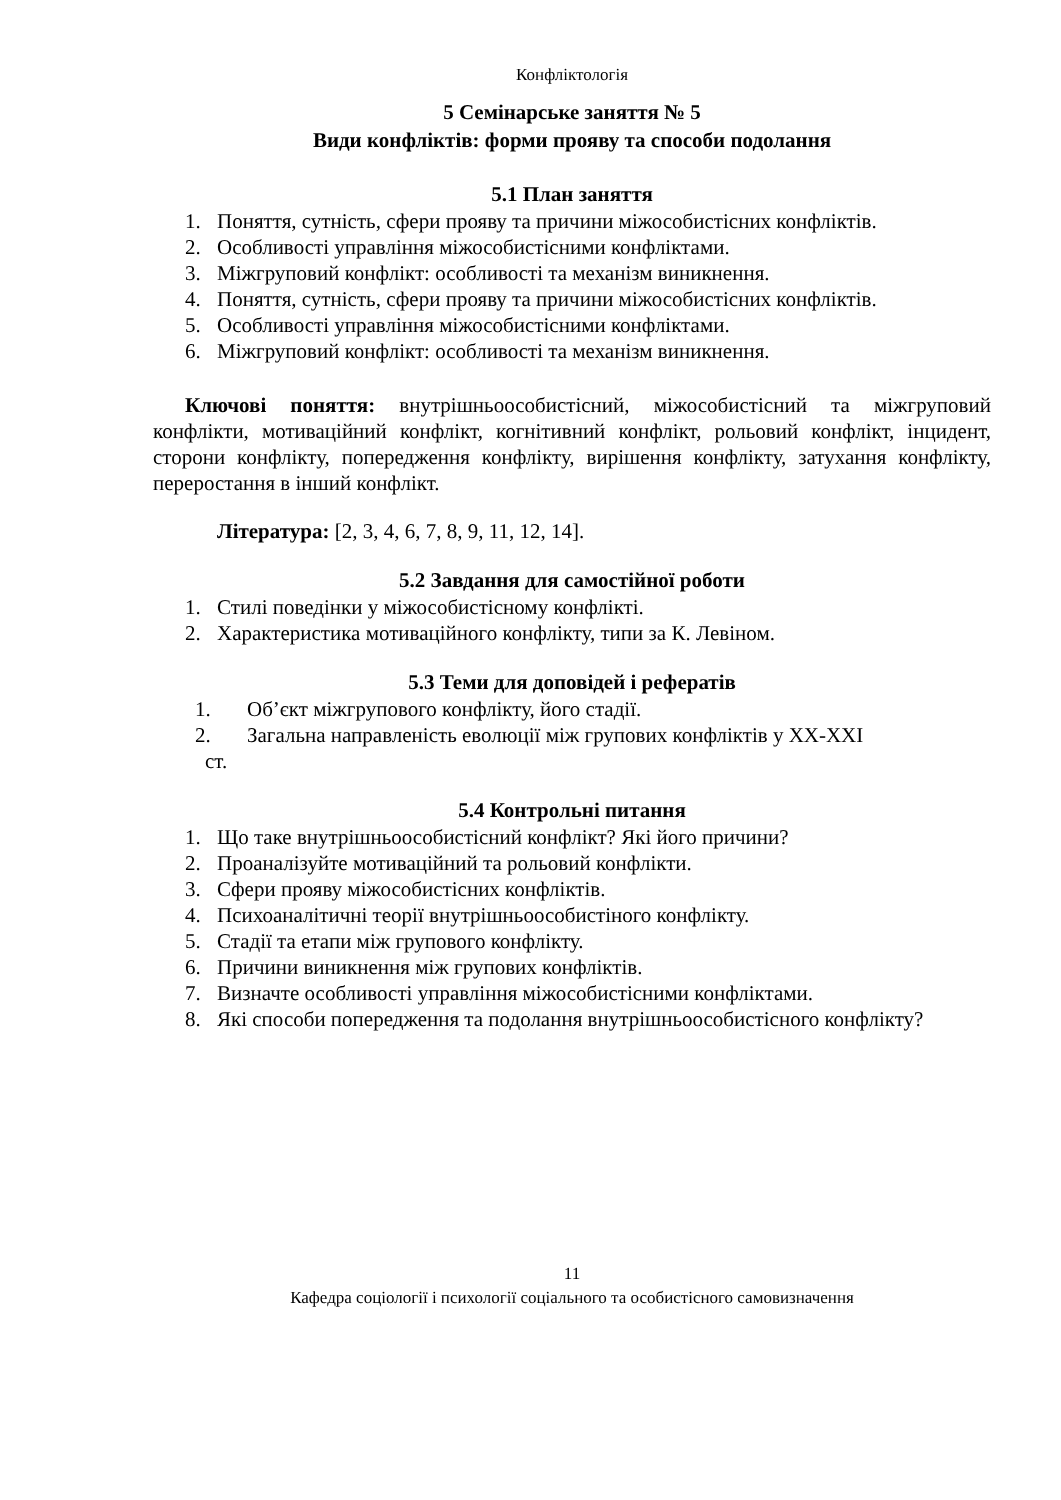Конфліктологія
5 Семінарське заняття № 5
Види конфліктів: форми прояву та способи подолання
5.1 План заняття
1. Поняття, сутність, сфери прояву та причини міжособистісних конфліктів.
2. Особливості управління міжособистісними конфліктами.
3. Міжгруповий конфлікт: особливості та механізм виникнення.
4. Поняття, сутність, сфери прояву та причини міжособистісних конфліктів.
5. Особливості управління міжособистісними конфліктами.
6. Міжгруповий конфлікт: особливості та механізм виникнення.
Ключові поняття: внутрішньоособистісний, міжособистісний та міжгруповий конфлікти, мотиваційний конфлікт, когнітивний конфлікт, рольовий конфлікт, інцидент, сторони конфлікту, попередження конфлікту, вирішення конфлікту, затухання конфлікту, переростання в інший конфлікт.
Література: [2, 3, 4, 6, 7, 8, 9, 11, 12, 14].
5.2 Завдання для самостійної роботи
1. Стилі поведінки у міжособистісному конфлікті.
2. Характеристика мотиваційного конфлікту, типи за К. Левіном.
5.3 Теми для доповідей і рефератів
1. Об’єкт міжгрупового конфлікту, його стадії.
2. Загальна направленість еволюції між групових конфліктів у XX-XXI
ст.
5.4 Контрольні питання
1. Що таке внутрішньоособистісний конфлікт? Які його причини?
2. Проаналізуйте мотиваційний та рольовий конфлікти.
3. Сфери прояву міжособистісних конфліктів.
4. Психоаналітичні теорії внутрішньоособистіного конфлікту.
5. Стадії та етапи між групового конфлікту.
6. Причини виникнення між групових конфліктів.
7. Визначте особливості управління міжособистісними конфліктами.
8. Які способи попередження та подолання внутрішньоособистісного конфлікту?
11
Кафедра соціології і психології соціального та особистісного самовизначення